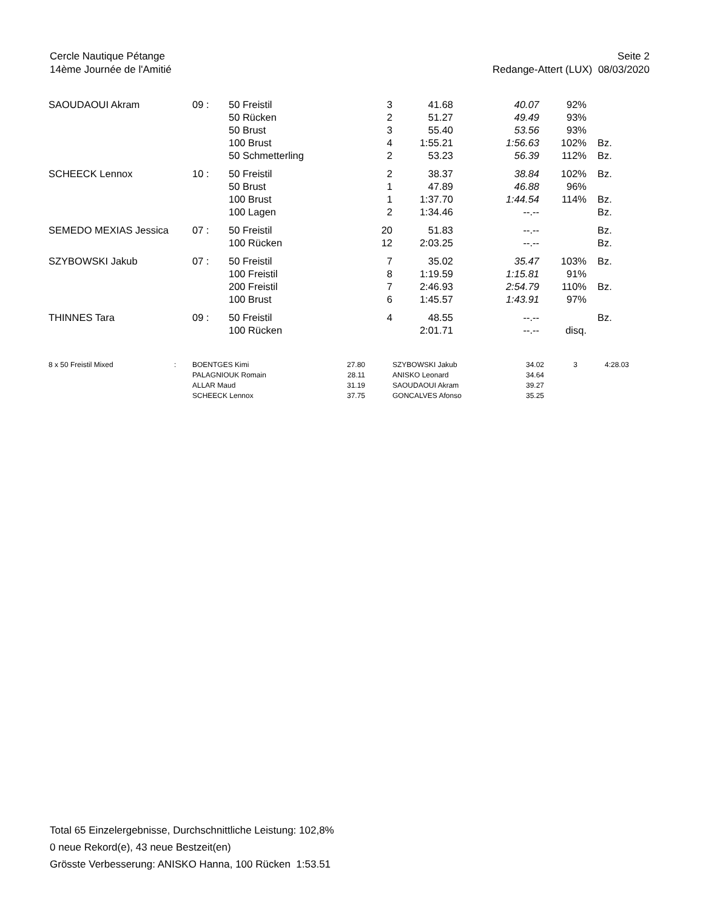Cercle Nautique Pétange
14ème Journée de l'Amitié
Seite 2
Redange-Attert (LUX) 08/03/2020
| SAOUDAOUI Akram | 09 : | 50 Freistil | 3 | 41.68 | 40.07 | 92% | |
| | | 50 Rücken | 2 | 51.27 | 49.49 | 93% | |
| | | 50 Brust | 3 | 55.40 | 53.56 | 93% | |
| | | 100 Brust | 4 | 1:55.21 | 1:56.63 | 102% | Bz. |
| | | 50 Schmetterling | 2 | 53.23 | 56.39 | 112% | Bz. |
| SCHEECK Lennox | 10 : | 50 Freistil | 2 | 38.37 | 38.84 | 102% | Bz. |
| | | 50 Brust | 1 | 47.89 | 46.88 | 96% | |
| | | 100 Brust | 1 | 1:37.70 | 1:44.54 | 114% | Bz. |
| | | 100 Lagen | 2 | 1:34.46 | --.-- | | Bz. |
| SEMEDO MEXIAS Jessica | 07 : | 50 Freistil | 20 | 51.83 | --.-- | | Bz. |
| | | 100 Rücken | 12 | 2:03.25 | --.-- | | Bz. |
| SZYBOWSKI Jakub | 07 : | 50 Freistil | 7 | 35.02 | 35.47 | 103% | Bz. |
| | | 100 Freistil | 8 | 1:19.59 | 1:15.81 | 91% | |
| | | 200 Freistil | 7 | 2:46.93 | 2:54.79 | 110% | Bz. |
| | | 100 Brust | 6 | 1:45.57 | 1:43.91 | 97% | |
| THINNES Tara | 09 : | 50 Freistil | 4 | 48.55 | --.-- | | Bz. |
| | | 100 Rücken | | 2:01.71 | --.-- | disq. | |
| 8 x 50 Freistil Mixed | : | BOENTGES Kimi | 27.80 | | SZYBOWSKI Jakub | 34.02 | 3 | 4:28.03 |
| | | PALAGNIOUK Romain | 28.11 | | ANISKO Leonard | 34.64 | | |
| | | ALLAR Maud | 31.19 | | SAOUDAOUI Akram | 39.27 | | |
| | | SCHEECK Lennox | 37.75 | | GONCALVES Afonso | 35.25 | | |
Total 65 Einzelergebnisse, Durchschnittliche Leistung: 102,8%
0 neue Rekord(e), 43 neue Bestzeit(en)
Grösste Verbesserung: ANISKO Hanna, 100 Rücken 1:53.51